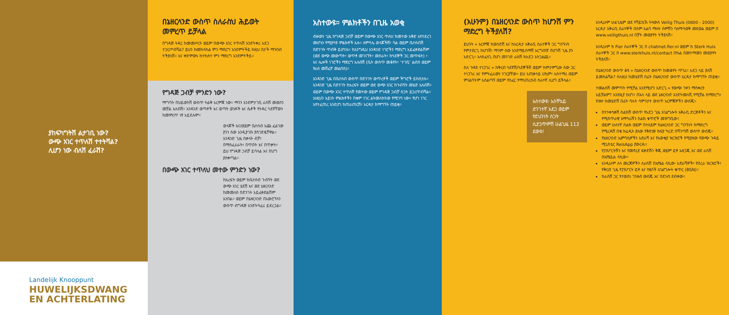ያከፍካግትሽ ልታገቢ ነው?
ውጭ አገር ተጥለሽ ተተትሻል?
ሊሆን ነው ብለሽ ፈራሽ?
Landelijk Knooppunt
HUWELIJKSDWANG
EN ACHTERLATING
በኔዘርላንድ ውስጥ ስለራስህ ሕይወት መምረጥ ይቻላል
በግዳጅ ትዳር ከመመሥረት ወይም በውጭ አገር ተጥለሽ አንድትቀሪ አደጋ ተጋርጦብሻል? ይህን ከመከላከል ምን ማድረግ አንደምትችይ ከዚህ በታች ማንበብ ትችያለሽ። እና ቀድሞውኑ ከተከሰተ ምን ማድረግ አንደምትችይ።
የግዳጅ ጋብቻ ምንድን ነው?
ማግባት በህይወትሽ ውስጥ ትልቅ አርምጃ ነው። ማንን አንደምታገቢ ራስሽ መወሰን መቻል አለብሽ። አንዳንድ ወጣቶች እና ወጣት ወንዶች እና ሴቶች የትዳር ጓደኛቸውን ከመምረጥ ነፃ አይደሉም።
ወላጆች እና/ወይም ቤተሰብ አጩ ፈልገው ያንን ሰው አንዲያገቡ ያስገድዷቸዋል። አንዳንድ ጊዜ በቃላት ብቻ፣ በማስፈራራት፣ በጥበት እና በጥቃት። ይህ የግዳጅ ጋብቻ ይባላል እና በህግ ያስቀጣል።
በውጭ አገር ተጥለህ መተው ምንድን ነው?
ከአረፍት ወይም ከቤተሰብ ጉብኝት ወደ ውጭ አገር ሄደሽ እና ወደ ኔዘርላንድ ከመመለስ በድንገት አይፈቀድልሽም አንበል። ወይም በኔዘርላንድ በአውሮፕላን ውስጥ ብግዳጅ አንድትሳፈሪ ይደረጋል።
አስተውዩ። ምልክቶችን በጊዜ አወቂ
ብዙውን ጊዜ ከግዳጅ ጋብቻ ወይም በውጭ አገር ጥለህ ከመተው አቅድ አየተደረገ መሆኑን የሚያሳዩ ምልክቶች አሉ። ለምሳሌ ወላጆችሽ፣ ባል ወይም ቤተሰብሽ በድንገት ጥብቅ ይሆናሉ። ከአንግዲህ አንዳንድ ነገሮችን ማድረግ አይፈቀድልሽም (ወደ ውጭ መውጣት፣ ወጥቶ መገናኘት፣ መስራት፣ ከጓደኞች ጋር መጥፋት) ፣ እና ሌሎች ነገሮችን ማድረግ አለብሽ (ቤት ውስጥ መቆየት፣ ‘ተገቢ’ ልብስ ወይም የራስ መሸፈኛ መልበስ)።
አንዳንድ ጊዜ በቤተሰብ ውስጥ በድንገት ውጥረቶች ወይም ችግሮች ይከሰታሉ። አንዳንድ ጊዜ በድንገት ከአረፍት ወይም ወደ ውጭ አገር ከጉብኝት መሄድ አለብሽ። ወይም በውጭ አገር ተጥለሽ የመተው ወይም የግዳጅ ጋብቻ ስጋት ይጋረጥብሻል። አነዚህን አይነት ምልክቶችን በቁም ነገር ልትመለከትው የሚገባ ነው። የሆነ ነገር አየተፈጠረ አንደሆነ ከጠራጠርሽ፣ አርዳታ ከማግኘት ጠይቂ።
(አሁንም) በኔዘርላንድ ውስጥ ከሆንሽ ምን ማድረግ ትችያለሽ?
ይህንት » አርምጃ ከወሰድሽ እና ከአርዳታ አቅራቢ ሰራተኞች ጋር ግንኙነት የምታደርጊ ከሆንሽ፣ ማንም ሰው አንደማይሰማሽ አርግጠኛ በሆንሽ ጊዜ ያን አድርጊ። አላስፈላጊ በሆነ መንገድ ራስሽ ከአደጋ አትጋልጪ።
ስለ ጉዳዩ ተነጋገሪ » ከቅርብ ጓደኛሽ/ጓደኞችሽ ወይም ከምታምኚው ሰው ጋር ተነጋገሪ እና የምትፈራውን ንገርያቸው። ይህ አጠቃላይ ሀኪም፣ አስተማሪ ወይም ምናልባትም አሰልጣኝ ወይም የሰፈር የማህበረሰብ ሰራተኛ ሊሆን ይችላል።
አስተውዩ፡ አስቸኳይ ድንገተኛ አደጋ ወይም የደህንነት ስጋት ሲያጋጥምሽ ሁልጊዜ 112 ደውዩ!
አንዲሁም ሁልጊዜም ወደ የቫይኪኽ ትዛውስ Veilig Thuis (0800 - 2000) አርዳታ አቅራቢ ሰራተኞች በስም-አልባ ማለት ስምሽን ባለማሳወቅ መደወል ወይም በ www.veiligthuis.nl በቻት መወያየት ትችያለሽ።
አንዲሁም ከ Fier ሰራተኞች ጋር በ chatmet.fier.nl ወይም ከ Sterk Huis ሰራተኞች ጋር በ www.sterkhuis.nl/contact በኩል በመተማመን መወያየት ትችያለሽ።
በኔዘርላንድ ውስጥ ቆዩ » በኔዘርላንድ ውስጥ ከመቆየት ጥገሪ። አደጋ ላይ ያለሽ ይመስልሻል? ስለዚህ ከመሄድሽ በፊት በኔዘርላንድ ውስጥ አርዳታ ከማግኘት ጠይቂ።
ተመልሰሽ መምጣት የሚቻል አንደሚሆን አድርጊ » የውጭ ጉዞን ማስቀረት አይቻልም? አንደዚያ ከሆነ፣ በኋላ ላይ ወደ ኔዘርላንድ አንድትመለሺ የሚቻል ከማድረግ፣ ከዝዞ ከመሄድሽ በፊት ባሉት ሳምንታት ውስጥ አርምጃዎችን ውሰጂ።
በተንቀሳቃሽ ስልክሽ ውስጥ የአደጋ ጊዜ አገልግሎት አቅራቢ ድርጅቶችን እና የሚስጥራዊ አማካሪሽን ስልክ ቁጥሮች መዝግቢው።
ወይም ሁለተኛ ስልክ ወይም በተለይም ከኔዘርላንድ ጋር ግንኙነት ከማድረግ የሚረዳሽ በቂ ክሬዲት ያለው የቅድመ ክፍያ ካርድ በሻንጣሽ ውስጥ ውሰጂ።
የኔዘርላንድ ኤምባሲዎችን አድራሻ እና የአውቂያ ዝርዝሮች የሚያዘው የውጭ ጉዳይ ሚኒስቴር ReisApp ያውርዱ።
የፓስፖርትሽን እና የመኖሪያ ፍቃድሽን ቅጂ ወይም ፎቶ አዘጋጂ እና ወደ ራስሽ በኢሜይል ላኪው።
አንዲሁም ለላ መረጃዎችን ለራስሽ በኢሜል ላኪው፡ አድራሻዎች፣ የበረራ ዝርዝሮች፣ የቅርብ ጊዜ የፓስፖርት ፎቶ እና የዜጎች አገልግሎት ቁጥር (BSN)።
ከራስሽ ጋር የተወሰነ ገንዘብ ውሰጂ እና በደንብ ደብቀው።